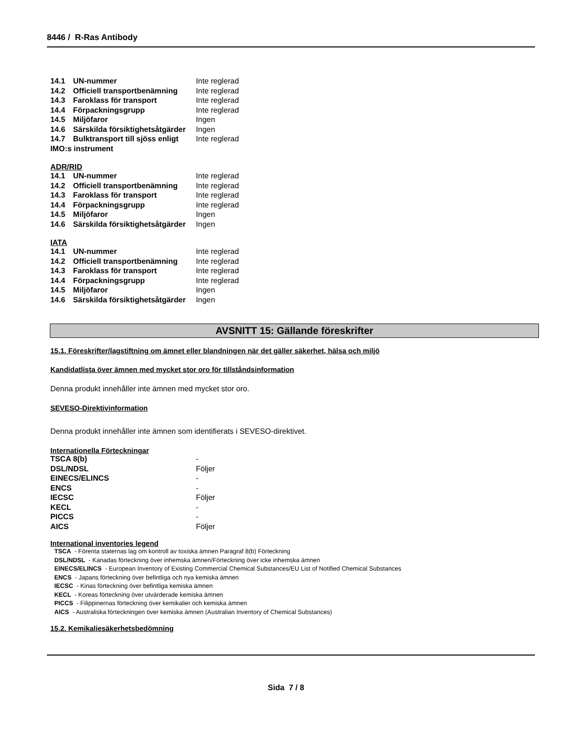8446 / R-Ras Antibody
| 14.1 | UN-nummer | Inte reglerad |
| 14.2 | Officiell transportbenämning | Inte reglerad |
| 14.3 | Faroklass för transport | Inte reglerad |
| 14.4 | Förpackningsgrupp | Inte reglerad |
| 14.5 | Miljöfaror | Ingen |
| 14.6 | Särskilda försiktighetsåtgärder | Ingen |
| 14.7 | Bulktransport till sjöss enligt | Inte reglerad |
| IMO:s instrument | | |
ADR/RID
| 14.1 | UN-nummer | Inte reglerad |
| 14.2 | Officiell transportbenämning | Inte reglerad |
| 14.3 | Faroklass för transport | Inte reglerad |
| 14.4 | Förpackningsgrupp | Inte reglerad |
| 14.5 | Miljöfaror | Ingen |
| 14.6 | Särskilda försiktighetsåtgärder | Ingen |
IATA
| 14.1 | UN-nummer | Inte reglerad |
| 14.2 | Officiell transportbenämning | Inte reglerad |
| 14.3 | Faroklass för transport | Inte reglerad |
| 14.4 | Förpackningsgrupp | Inte reglerad |
| 14.5 | Miljöfaror | Ingen |
| 14.6 | Särskilda försiktighetsåtgärder | Ingen |
AVSNITT 15: Gällande föreskrifter
15.1. Föreskrifter/lagstiftning om ämnet eller blandningen när det gäller säkerhet, hälsa och miljö
Kandidatlista över ämnen med mycket stor oro för tillståndsinformation
Denna produkt innehåller inte ämnen med mycket stor oro.
SEVESO-Direktivinformation
Denna produkt innehåller inte ämnen som identifierats i SEVESO-direktivet.
Internationella Förteckningar
| TSCA 8(b) | - |
| DSL/NDSL | Följer |
| EINECS/ELINCS | - |
| ENCS | - |
| IECSC | Följer |
| KECL | - |
| PICCS | - |
| AICS | Följer |
International inventories legend
TSCA - Förenta staternas lag om kontroll av toxiska ämnen Paragraf 8(b) Förteckning
DSL/NDSL - Kanadas förteckning över inhemska ämnen/Förteckning över icke inhemska ämnen
EINECS/ELINCS - European Inventory of Existing Commercial Chemical Substances/EU List of Notified Chemical Substances
ENCS - Japans förteckning över befintliga och nya kemiska ämnen
IECSC - Kinas förteckning över befintliga kemiska ämnen
KECL - Koreas förteckning över utvärderade kemiska ämnen
PICCS - Filippinernas förteckning över kemikalier och kemiska ämnen
AICS - Australiska förteckningen över kemiska ämnen (Australian Inventory of Chemical Substances)
15.2. Kemikaliesäkerhetsbedömning
Sida 7 / 8